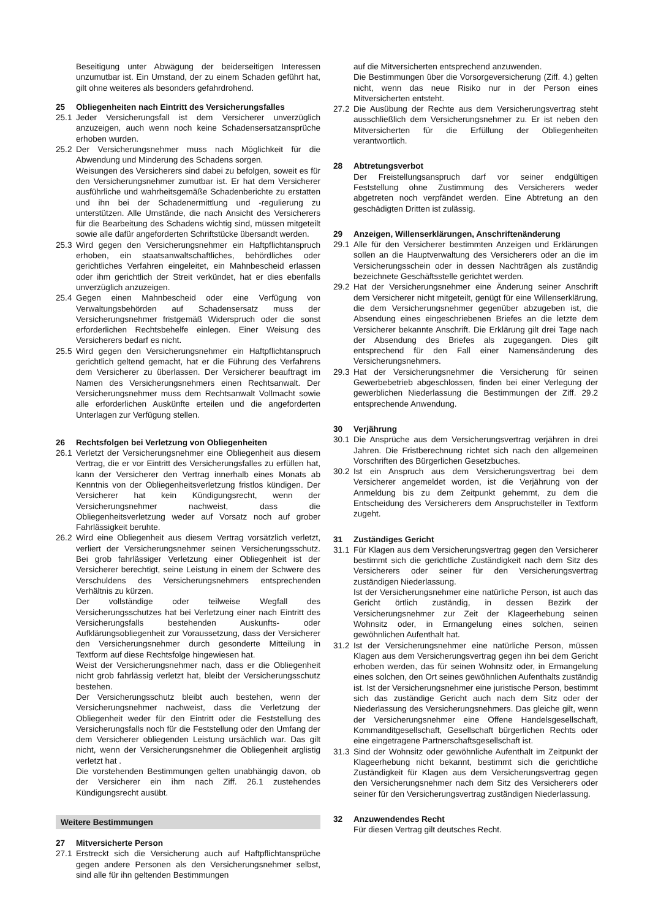Beseitigung unter Abwägung der beiderseitigen Interessen unzumutbar ist. Ein Umstand, der zu einem Schaden geführt hat, gilt ohne weiteres als besonders gefahrdrohend.
25 Obliegenheiten nach Eintritt des Versicherungsfalles
25.1 Jeder Versicherungsfall ist dem Versicherer unverzüglich anzuzeigen, auch wenn noch keine Schadensersatzansprüche erhoben wurden.
25.2 Der Versicherungsnehmer muss nach Möglichkeit für die Abwendung und Minderung des Schadens sorgen.
Weisungen des Versicherers sind dabei zu befolgen, soweit es für den Versicherungsnehmer zumutbar ist. Er hat dem Versicherer ausführliche und wahrheitsgemäße Schadenberichte zu erstatten und ihn bei der Schadenermittlung und -regulierung zu unterstützen. Alle Umstände, die nach Ansicht des Versicherers für die Bearbeitung des Schadens wichtig sind, müssen mitgeteilt sowie alle dafür angeforderten Schriftstücke übersandt werden.
25.3 Wird gegen den Versicherungsnehmer ein Haftpflichtanspruch erhoben, ein staatsanwaltschaftliches, behördliches oder gerichtliches Verfahren eingeleitet, ein Mahnbescheid erlassen oder ihm gerichtlich der Streit verkündet, hat er dies ebenfalls unverzüglich anzuzeigen.
25.4 Gegen einen Mahnbescheid oder eine Verfügung von Verwaltungsbehörden auf Schadensersatz muss der Versicherungsnehmer fristgemäß Widerspruch oder die sonst erforderlichen Rechtsbehelfe einlegen. Einer Weisung des Versicherers bedarf es nicht.
25.5 Wird gegen den Versicherungsnehmer ein Haftpflichtanspruch gerichtlich geltend gemacht, hat er die Führung des Verfahrens dem Versicherer zu überlassen. Der Versicherer beauftragt im Namen des Versicherungsnehmers einen Rechtsanwalt. Der Versicherungsnehmer muss dem Rechtsanwalt Vollmacht sowie alle erforderlichen Auskünfte erteilen und die angeforderten Unterlagen zur Verfügung stellen.
26 Rechtsfolgen bei Verletzung von Obliegenheiten
26.1 Verletzt der Versicherungsnehmer eine Obliegenheit aus diesem Vertrag, die er vor Eintritt des Versicherungsfalles zu erfüllen hat, kann der Versicherer den Vertrag innerhalb eines Monats ab Kenntnis von der Obliegenheitsverletzung fristlos kündigen. Der Versicherer hat kein Kündigungsrecht, wenn der Versicherungsnehmer nachweist, dass die Obliegenheitsverletzung weder auf Vorsatz noch auf grober Fahrlässigkeit beruhte.
26.2 Wird eine Obliegenheit aus diesem Vertrag vorsätzlich verletzt, verliert der Versicherungsnehmer seinen Versicherungsschutz. Bei grob fahrlässiger Verletzung einer Obliegenheit ist der Versicherer berechtigt, seine Leistung in einem der Schwere des Verschuldens des Versicherungsnehmers entsprechenden Verhältnis zu kürzen.
Der vollständige oder teilweise Wegfall des Versicherungsschutzes hat bei Verletzung einer nach Eintritt des Versicherungsfalls bestehenden Auskunfts- oder Aufklärungsobliegenheit zur Voraussetzung, dass der Versicherer den Versicherungsnehmer durch gesonderte Mitteilung in Textform auf diese Rechtsfolge hingewiesen hat.
Weist der Versicherungsnehmer nach, dass er die Obliegenheit nicht grob fahrlässig verletzt hat, bleibt der Versicherungsschutz bestehen.
Der Versicherungsschutz bleibt auch bestehen, wenn der Versicherungsnehmer nachweist, dass die Verletzung der Obliegenheit weder für den Eintritt oder die Feststellung des Versicherungsfalls noch für die Feststellung oder den Umfang der dem Versicherer obliegenden Leistung ursächlich war. Das gilt nicht, wenn der Versicherungsnehmer die Obliegenheit arglistig verletzt hat .
Die vorstehenden Bestimmungen gelten unabhängig davon, ob der Versicherer ein ihm nach Ziff. 26.1 zustehendes Kündigungsrecht ausübt.
Weitere Bestimmungen
27 Mitversicherte Person
27.1 Erstreckt sich die Versicherung auch auf Haftpflichtansprüche gegen andere Personen als den Versicherungsnehmer selbst, sind alle für ihn geltenden Bestimmungen
auf die Mitversicherten entsprechend anzuwenden.
Die Bestimmungen über die Vorsorgeversicherung (Ziff. 4.) gelten nicht, wenn das neue Risiko nur in der Person eines Mitversicherten entsteht.
27.2 Die Ausübung der Rechte aus dem Versicherungsvertrag steht ausschließlich dem Versicherungsnehmer zu. Er ist neben den Mitversicherten für die Erfüllung der Obliegenheiten verantwortlich.
28 Abtretungsverbot
Der Freistellungsanspruch darf vor seiner endgültigen Feststellung ohne Zustimmung des Versicherers weder abgetreten noch verpfändet werden. Eine Abtretung an den geschädigten Dritten ist zulässig.
29 Anzeigen, Willenserklärungen, Anschriftenänderung
29.1 Alle für den Versicherer bestimmten Anzeigen und Erklärungen sollen an die Hauptverwaltung des Versicherers oder an die im Versicherungsschein oder in dessen Nachträgen als zuständig bezeichnete Geschäftsstelle gerichtet werden.
29.2 Hat der Versicherungsnehmer eine Änderung seiner Anschrift dem Versicherer nicht mitgeteilt, genügt für eine Willenserklärung, die dem Versicherungsnehmer gegenüber abzugeben ist, die Absendung eines eingeschriebenen Briefes an die letzte dem Versicherer bekannte Anschrift. Die Erklärung gilt drei Tage nach der Absendung des Briefes als zugegangen. Dies gilt entsprechend für den Fall einer Namensänderung des Versicherungsnehmers.
29.3 Hat der Versicherungsnehmer die Versicherung für seinen Gewerbebetrieb abgeschlossen, finden bei einer Verlegung der gewerblichen Niederlassung die Bestimmungen der Ziff. 29.2 entsprechende Anwendung.
30 Verjährung
30.1 Die Ansprüche aus dem Versicherungsvertrag verjähren in drei Jahren. Die Fristberechnung richtet sich nach den allgemeinen Vorschriften des Bürgerlichen Gesetzbuches.
30.2 Ist ein Anspruch aus dem Versicherungsvertrag bei dem Versicherer angemeldet worden, ist die Verjährung von der Anmeldung bis zu dem Zeitpunkt gehemmt, zu dem die Entscheidung des Versicherers dem Anspruchsteller in Textform zugeht.
31 Zuständiges Gericht
31.1 Für Klagen aus dem Versicherungsvertrag gegen den Versicherer bestimmt sich die gerichtliche Zuständigkeit nach dem Sitz des Versicherers oder seiner für den Versicherungsvertrag zuständigen Niederlassung.
Ist der Versicherungsnehmer eine natürliche Person, ist auch das Gericht örtlich zuständig, in dessen Bezirk der Versicherungsnehmer zur Zeit der Klageerhebung seinen Wohnsitz oder, in Ermangelung eines solchen, seinen gewöhnlichen Aufenthalt hat.
31.2 Ist der Versicherungsnehmer eine natürliche Person, müssen Klagen aus dem Versicherungsvertrag gegen ihn bei dem Gericht erhoben werden, das für seinen Wohnsitz oder, in Ermangelung eines solchen, den Ort seines gewöhnlichen Aufenthalts zuständig ist. Ist der Versicherungsnehmer eine juristische Person, bestimmt sich das zuständige Gericht auch nach dem Sitz oder der Niederlassung des Versicherungsnehmers. Das gleiche gilt, wenn der Versicherungsnehmer eine Offene Handelsgesellschaft, Kommanditgesellschaft, Gesellschaft bürgerlichen Rechts oder eine eingetragene Partnerschaftsgesellschaft ist.
31.3 Sind der Wohnsitz oder gewöhnliche Aufenthalt im Zeitpunkt der Klageerhebung nicht bekannt, bestimmt sich die gerichtliche Zuständigkeit für Klagen aus dem Versicherungsvertrag gegen den Versicherungsnehmer nach dem Sitz des Versicherers oder seiner für den Versicherungsvertrag zuständigen Niederlassung.
32 Anzuwendendes Recht
Für diesen Vertrag gilt deutsches Recht.